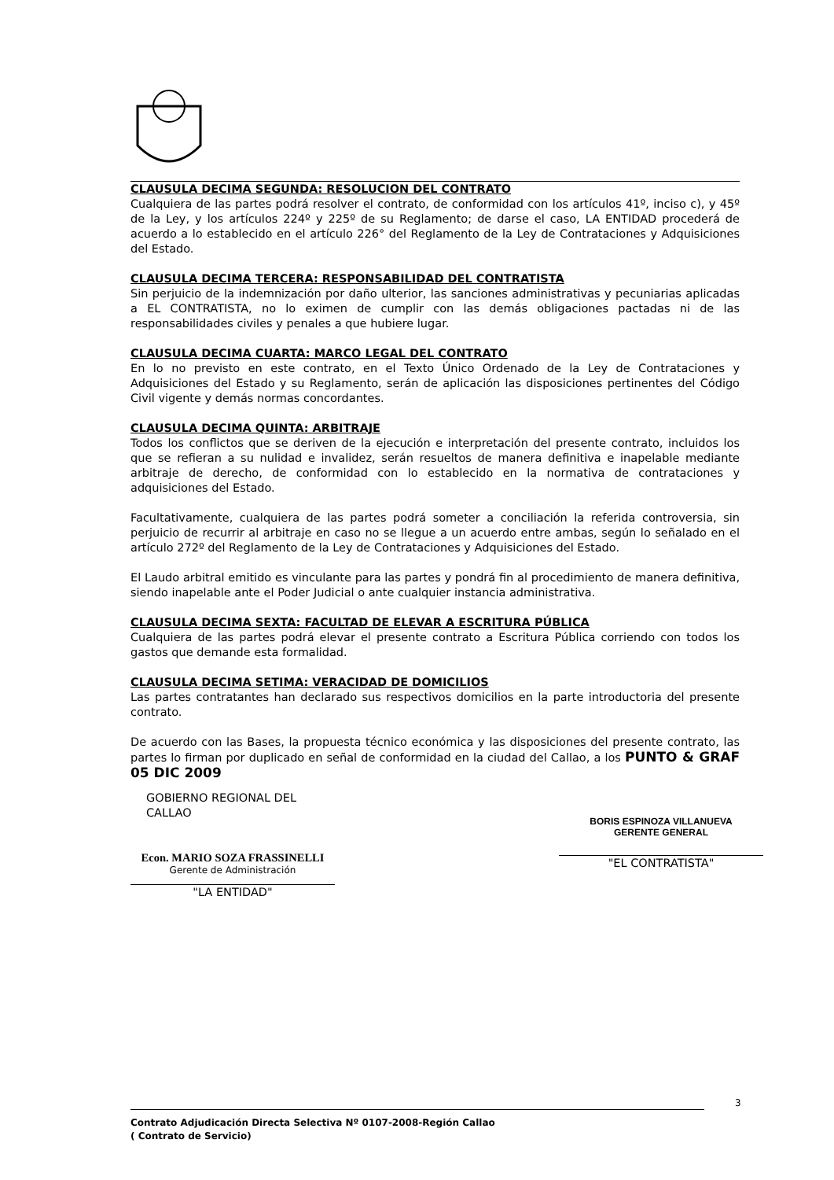CLAUSULA DECIMA SEGUNDA: RESOLUCION DEL CONTRATO
Cualquiera de las partes podrá resolver el contrato, de conformidad con los artículos 41º, inciso c), y 45º de la Ley, y los artículos 224º y 225º de su Reglamento; de darse el caso, LA ENTIDAD procederá de acuerdo a lo establecido en el artículo 226° del Reglamento de la Ley de Contrataciones y Adquisiciones del Estado.
CLAUSULA DECIMA TERCERA: RESPONSABILIDAD DEL CONTRATISTA
Sin perjuicio de la indemnización por daño ulterior, las sanciones administrativas y pecuniarias aplicadas a EL CONTRATISTA, no lo eximen de cumplir con las demás obligaciones pactadas ni de las responsabilidades civiles y penales a que hubiere lugar.
CLAUSULA DECIMA CUARTA: MARCO LEGAL DEL CONTRATO
En lo no previsto en este contrato, en el Texto Único Ordenado de la Ley de Contrataciones y Adquisiciones del Estado y su Reglamento, serán de aplicación las disposiciones pertinentes del Código Civil vigente y demás normas concordantes.
CLAUSULA DECIMA QUINTA: ARBITRAJE
Todos los conflictos que se deriven de la ejecución e interpretación del presente contrato, incluidos los que se refieran a su nulidad e invalidez, serán resueltos de manera definitiva e inapelable mediante arbitraje de derecho, de conformidad con lo establecido en la normativa de contrataciones y adquisiciones del Estado.
Facultativamente, cualquiera de las partes podrá someter a conciliación la referida controversia, sin perjuicio de recurrir al arbitraje en caso no se llegue a un acuerdo entre ambas, según lo señalado en el artículo 272º del Reglamento de la Ley de Contrataciones y Adquisiciones del Estado.
El Laudo arbitral emitido es vinculante para las partes y pondrá fin al procedimiento de manera definitiva, siendo inapelable ante el Poder Judicial o ante cualquier instancia administrativa.
CLAUSULA DECIMA SEXTA: FACULTAD DE ELEVAR A ESCRITURA PÚBLICA
Cualquiera de las partes podrá elevar el presente contrato a Escritura Pública corriendo con todos los gastos que demande esta formalidad.
CLAUSULA DECIMA SETIMA: VERACIDAD DE DOMICILIOS
Las partes contratantes han declarado sus respectivos domicilios en la parte introductoria del presente contrato.
De acuerdo con las Bases, la propuesta técnico económica y las disposiciones del presente contrato, las partes lo firman por duplicado en señal de conformidad en la ciudad del Callao, a los PUNTO & GRAF 05 DIC 2009
GOBIERNO REGIONAL DEL CALLAO
Econ. MARIO SOZA FRASSINELLI
Gerente de Administración
"LA ENTIDAD"
BORIS ESPINOZA VILLANUEVA
GERENTE GENERAL
"EL CONTRATISTA"
3
Contrato Adjudicación Directa Selectiva Nº 0107-2008-Región Callao
( Contrato de Servicio)